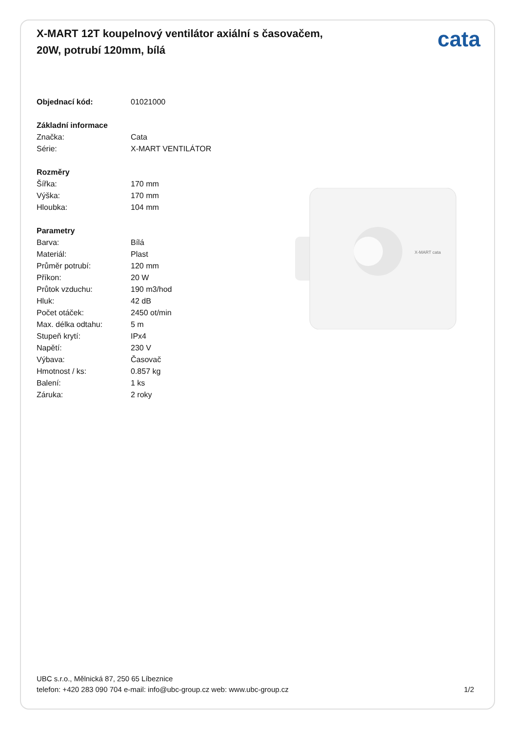X-MART 12T koupelnový ventilátor axiální s časovačem, 20W, potrubí 120mm, bílá
cata
| Objednací kód: | 01021000 |
| Základní informace | |
| Značka: | Cata |
| Série: | X-MART VENTILÁTOR |
| Rozměry | |
| Šířka: | 170 mm |
| Výška: | 170 mm |
| Hloubka: | 104 mm |
| Parametry | |
| Barva: | Bílá |
| Materiál: | Plast |
| Průměr potrubí: | 120 mm |
| Příkon: | 20 W |
| Průtok vzduchu: | 190 m3/hod |
| Hluk: | 42 dB |
| Počet otáček: | 2450 ot/min |
| Max. délka odtahu: | 5 m |
| Stupeň krytí: | IPx4 |
| Napětí: | 230 V |
| Výbava: | Časovač |
| Hmotnost / ks: | 0.857 kg |
| Balení: | 1 ks |
| Záruka: | 2 roky |
X-MART cata
UBC s.r.o., Mělnická 87, 250 65 Líbeznice
telefon: +420 283 090 704 e-mail: info@ubc-group.cz web: www.ubc-group.cz
1/2